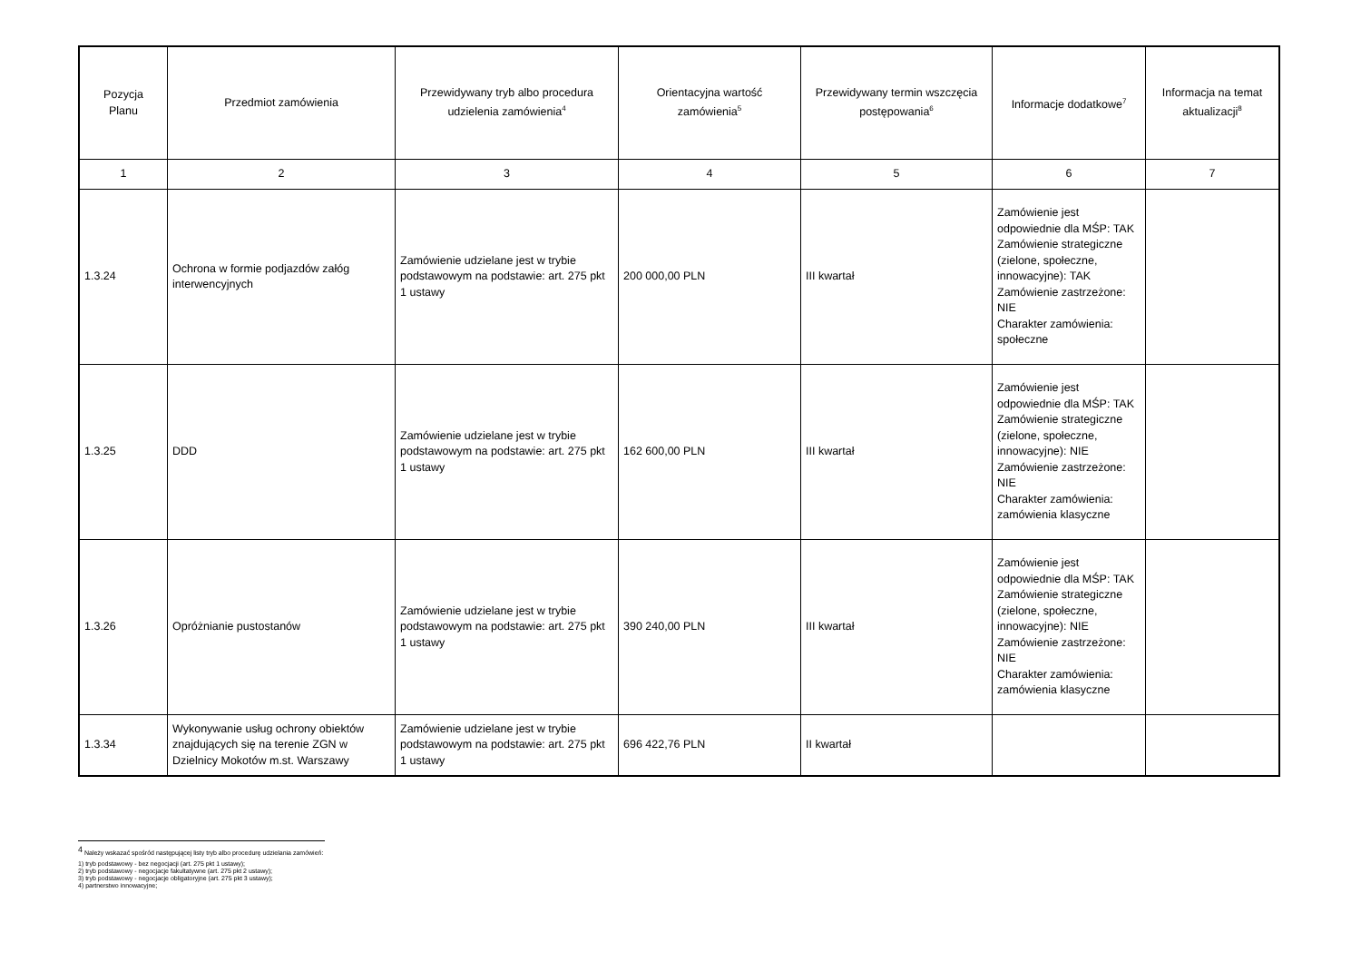| Pozycja Planu | Przedmiot zamówienia | Przewidywany tryb albo procedura udzielenia zamówienia<sup>4</sup> | Orientacyjna wartość zamówienia<sup>5</sup> | Przewidywany termin wszczęcia postępowania<sup>6</sup> | Informacje dodatkowe<sup>7</sup> | Informacja na temat aktualizacji<sup>8</sup> |
| --- | --- | --- | --- | --- | --- | --- |
| 1 | 2 | 3 | 4 | 5 | 6 | 7 |
| 1.3.24 | Ochrona w formie podjazdów załóg interwencyjnych | Zamówienie udzielane jest w trybie podstawowym na podstawie: art. 275 pkt 1 ustawy | 200 000,00 PLN | III kwartał | Zamówienie jest odpowiednie dla MŚP: TAK Zamówienie strategiczne (zielone, społeczne, innowacyjne): TAK Zamówienie zastrzeżone: NIE Charakter zamówienia: społeczne | |
| 1.3.25 | DDD | Zamówienie udzielane jest w trybie podstawowym na podstawie: art. 275 pkt 1 ustawy | 162 600,00 PLN | III kwartał | Zamówienie jest odpowiednie dla MŚP: TAK Zamówienie strategiczne (zielone, społeczne, innowacyjne): NIE Zamówienie zastrzeżone: NIE Charakter zamówienia: zamówienia klasyczne | |
| 1.3.26 | Opróżnianie pustostanów | Zamówienie udzielane jest w trybie podstawowym na podstawie: art. 275 pkt 1 ustawy | 390 240,00 PLN | III kwartał | Zamówienie jest odpowiednie dla MŚP: TAK Zamówienie strategiczne (zielone, społeczne, innowacyjne): NIE Zamówienie zastrzeżone: NIE Charakter zamówienia: zamówienia klasyczne | |
| 1.3.34 | Wykonywanie usług ochrony obiektów znajdujących się na terenie ZGN w Dzielnicy Mokotów m.st. Warszawy | Zamówienie udzielane jest w trybie podstawowym na podstawie: art. 275 pkt 1 ustawy | 696 422,76 PLN | II kwartał | | |
<sup>4</sup> Należy wskazać spośród następującej listy tryb albo procedurę udzielania zamówień:
1) tryb podstawowy - bez negocjacji (art. 275 pkt 1 ustawy);
2) tryb podstawowy - negocjacje fakultatywne (art. 275 pkt 2 ustawy);
3) tryb podstawowy - negocjacje obligatoryjne (art. 275 pkt 3 ustawy);
4) partnerstwo innowacyjne;